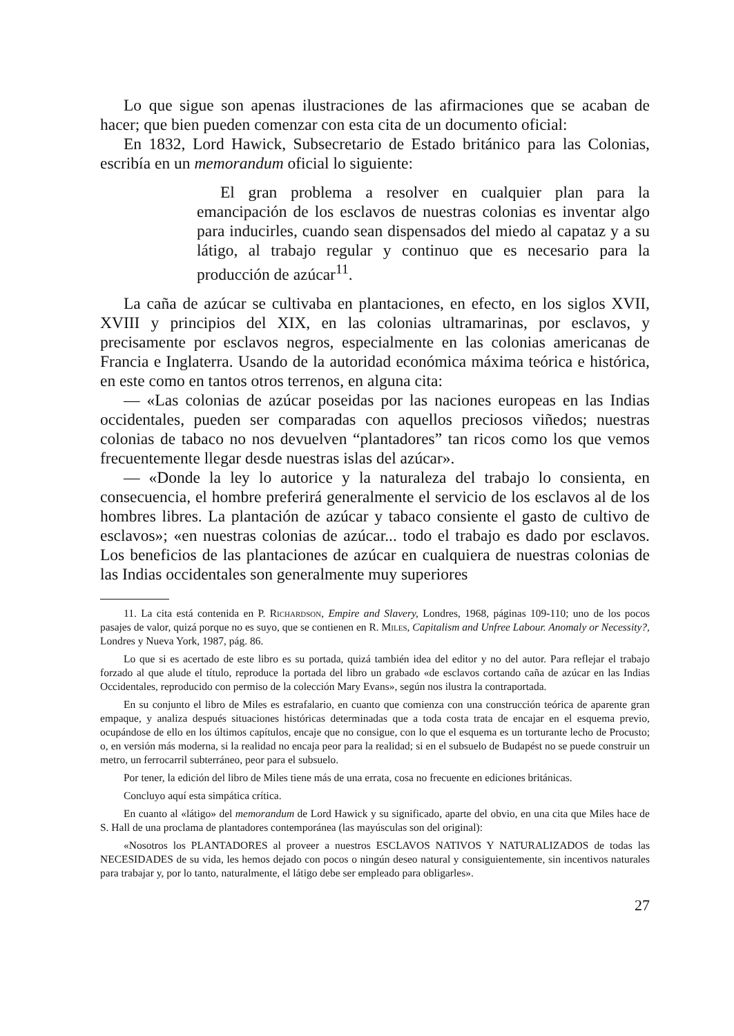Lo que sigue son apenas ilustraciones de las afirmaciones que se acaban de hacer; que bien pueden comenzar con esta cita de un documento oficial:
En 1832, Lord Hawick, Subsecretario de Estado británico para las Colonias, escribía en un memorandum oficial lo siguiente:
El gran problema a resolver en cualquier plan para la emancipación de los esclavos de nuestras colonias es inventar algo para inducirles, cuando sean dispensados del miedo al capataz y a su látigo, al trabajo regular y continuo que es necesario para la producción de azúcar<sup>11</sup>.
La caña de azúcar se cultivaba en plantaciones, en efecto, en los siglos XVII, XVIII y principios del XIX, en las colonias ultramarinas, por esclavos, y precisamente por esclavos negros, especialmente en las colonias americanas de Francia e Inglaterra. Usando de la autoridad económica máxima teórica e histórica, en este como en tantos otros terrenos, en alguna cita:
— «Las colonias de azúcar poseidas por las naciones europeas en las Indias occidentales, pueden ser comparadas con aquellos preciosos viñedos; nuestras colonias de tabaco no nos devuelven “plantadores” tan ricos como los que vemos frecuentemente llegar desde nuestras islas del azúcar».
— «Donde la ley lo autorice y la naturaleza del trabajo lo consienta, en consecuencia, el hombre preferirá generalmente el servicio de los esclavos al de los hombres libres. La plantación de azúcar y tabaco consiente el gasto de cultivo de esclavos»; «en nuestras colonias de azúcar... todo el trabajo es dado por esclavos. Los beneficios de las plantaciones de azúcar en cualquiera de nuestras colonias de las Indias occidentales son generalmente muy superiores
11. La cita está contenida en P. Richardson, Empire and Slavery, Londres, 1968, páginas 109-110; uno de los pocos pasajes de valor, quizá porque no es suyo, que se contienen en R. Miles, Capitalism and Unfree Labour. Anomaly or Necessity?, Londres y Nueva York, 1987, pág. 86.
Lo que si es acertado de este libro es su portada, quizá también idea del editor y no del autor. Para reflejar el trabajo forzado al que alude el título, reproduce la portada del libro un grabado «de esclavos cortando caña de azúcar en las Indias Occidentales, reproducido con permiso de la colección Mary Evans», según nos ilustra la contraportada.
En su conjunto el libro de Miles es estrafalario, en cuanto que comienza con una construcción teórica de aparente gran empaque, y analiza después situaciones históricas determinadas que a toda costa trata de encajar en el esquema previo, ocupándose de ello en los últimos capítulos, encaje que no consigue, con lo que el esquema es un torturante lecho de Procusto; o, en versión más moderna, si la realidad no encaja peor para la realidad; si en el subsuelo de Budapést no se puede construir un metro, un ferrocarril subterráneo, peor para el subsuelo.
Por tener, la edición del libro de Miles tiene más de una errata, cosa no frecuente en ediciones británicas.
Concluyo aquí esta simpática crítica.
En cuanto al «látigo» del memorandum de Lord Hawick y su significado, aparte del obvio, en una cita que Miles hace de S. Hall de una proclama de plantadores contemporánea (las mayúsculas son del original):
«Nosotros los PLANTADORES al proveer a nuestros ESCLAVOS NATIVOS Y NATURALIZADOS de todas las NECESIDADES de su vida, les hemos dejado con pocos o ningún deseo natural y consiguientemente, sin incentivos naturales para trabajar y, por lo tanto, naturalmente, el látigo debe ser empleado para obligarles».
27